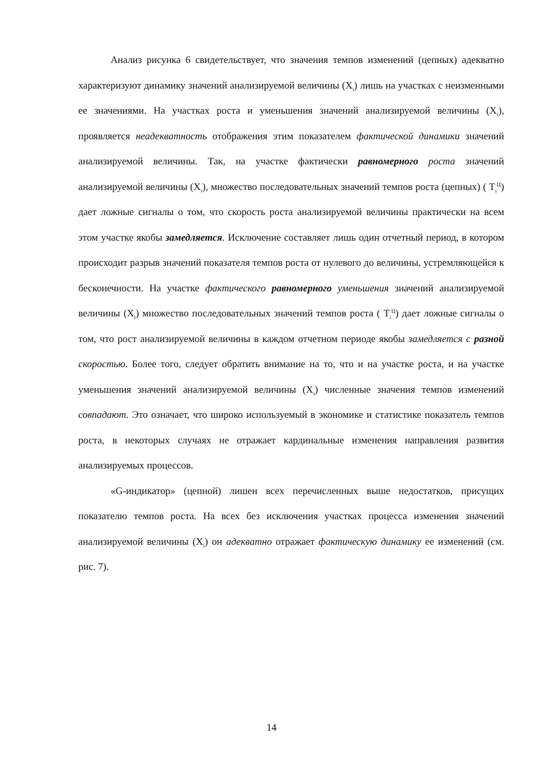Анализ рисунка 6 свидетельствует, что значения темпов изменений (цепных) адекватно характеризуют динамику значений анализируемой величины (X<sub>i</sub>) лишь на участках с неизменными ее значениями. На участках роста и уменьшения значений анализируемой величины (X<sub>i</sub>), проявляется неадекватность отображения этим показателем фактической динамики значений анализируемой величины. Так, на участке фактически равномерного роста значений анализируемой величины (X<sub>i</sub>), множество последовательных значений темпов роста (цепных) ( T<sub>i</sub><sup>Ц</sup>) дает ложные сигналы о том, что скорость роста анализируемой величины практически на всем этом участке якобы замедляется. Исключение составляет лишь один отчетный период, в котором происходит разрыв значений показателя темпов роста от нулевого до величины, устремляющейся к бесконечности. На участке фактического равномерного уменьшения значений анализируемой величины (X<sub>i</sub>) множество последовательных значений темпов роста ( T<sub>i</sub><sup>Ц</sup>) дает ложные сигналы о том, что рост анализируемой величины в каждом отчетном периоде якобы замедляется с разной скоростью. Более того, следует обратить внимание на то, что и на участке роста, и на участке уменьшения значений анализируемой величины (X<sub>i</sub>) численные значения темпов изменений совпадают. Это означает, что широко используемый в экономике и статистике показатель темпов роста, в некоторых случаях не отражает кардинальные изменения направления развития анализируемых процессов.
«G-индикатор» (цепной) лишен всех перечисленных выше недостатков, присущих показателю темпов роста. На всех без исключения участках процесса изменения значений анализируемой величины (X<sub>i</sub>) он адекватно отражает фактическую динамику ее изменений (см. рис. 7).
14